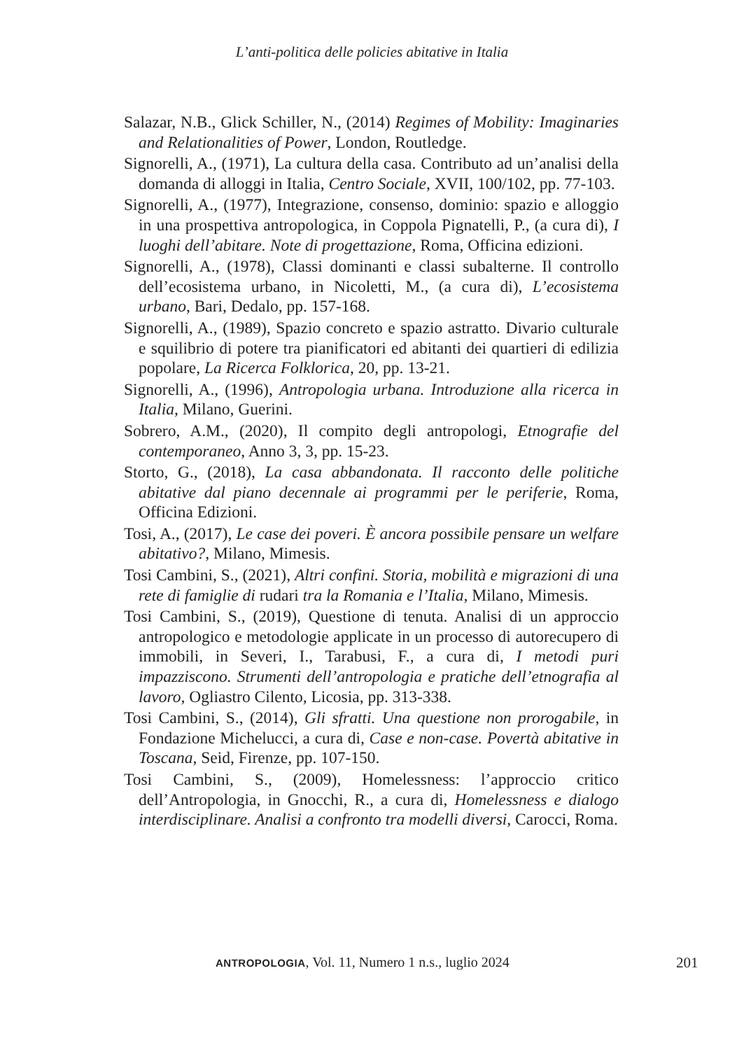L’anti-politica delle policies abitative in Italia
Salazar, N.B., Glick Schiller, N., (2014) Regimes of Mobility: Imaginaries and Relationalities of Power, London, Routledge.
Signorelli, A., (1971), La cultura della casa. Contributo ad un’analisi della domanda di alloggi in Italia, Centro Sociale, XVII, 100/102, pp. 77-103.
Signorelli, A., (1977), Integrazione, consenso, dominio: spazio e alloggio in una prospettiva antropologica, in Coppola Pignatelli, P., (a cura di), I luoghi dell’abitare. Note di progettazione, Roma, Officina edizioni.
Signorelli, A., (1978), Classi dominanti e classi subalterne. Il controllo dell’ecosistema urbano, in Nicoletti, M., (a cura di), L’ecosistema urbano, Bari, Dedalo, pp. 157-168.
Signorelli, A., (1989), Spazio concreto e spazio astratto. Divario culturale e squilibrio di potere tra pianificatori ed abitanti dei quartieri di edilizia popolare, La Ricerca Folklorica, 20, pp. 13-21.
Signorelli, A., (1996), Antropologia urbana. Introduzione alla ricerca in Italia, Milano, Guerini.
Sobrero, A.M., (2020), Il compito degli antropologi, Etnografie del contemporaneo, Anno 3, 3, pp. 15-23.
Storto, G., (2018), La casa abbandonata. Il racconto delle politiche abitative dal piano decennale ai programmi per le periferie, Roma, Officina Edizioni.
Tosi, A., (2017), Le case dei poveri. È ancora possibile pensare un welfare abitativo?, Milano, Mimesis.
Tosi Cambini, S., (2021), Altri confini. Storia, mobilità e migrazioni di una rete di famiglie di rudari tra la Romania e l’Italia, Milano, Mimesis.
Tosi Cambini, S., (2019), Questione di tenuta. Analisi di un approccio antropologico e metodologie applicate in un processo di autorecupero di immobili, in Severi, I., Tarabusi, F., a cura di, I metodi puri impazziscono. Strumenti dell’antropologia e pratiche dell’etnografia al lavoro, Ogliastro Cilento, Licosia, pp. 313-338.
Tosi Cambini, S., (2014), Gli sfratti. Una questione non prorogabile, in Fondazione Michelucci, a cura di, Case e non-case. Povertà abitative in Toscana, Seid, Firenze, pp. 107-150.
Tosi Cambini, S., (2009), Homelessness: l’approccio critico dell’Antropologia, in Gnocchi, R., a cura di, Homelessness e dialogo interdisciplinare. Analisi a confronto tra modelli diversi, Carocci, Roma.
ANTROPOLOGIA, Vol. 11, Numero 1 n.s., luglio 2024 201